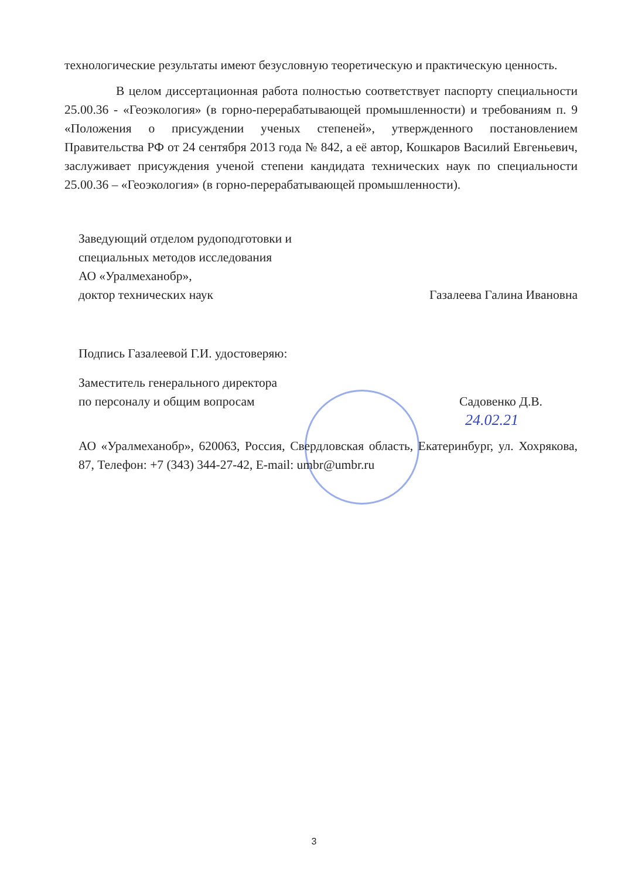технологические результаты имеют безусловную теоретическую и практическую ценность.
В целом диссертационная работа полностью соответствует паспорту специальности 25.00.36 - «Геоэкология» (в горно-перерабатывающей промышленности) и требованиям п. 9 «Положения о присуждении ученых степеней», утвержденного постановлением Правительства РФ от 24 сентября 2013 года № 842, а её автор, Кошкаров Василий Евгеньевич, заслуживает присуждения ученой степени кандидата технических наук по специальности 25.00.36 – «Геоэкология» (в горно-перерабатывающей промышленности).
Заведующий отделом рудоподготовки и
специальных методов исследования
АО «Уралмеханобр»,
доктор технических наук Газалеева Галина Ивановна
Подпись Газалеевой Г.И. удостоверяю:
Заместитель генерального директора
по персоналу и общим вопросам Садовенко Д.В.
24.02.21
АО «Уралмеханобр», 620063, Россия, Свердловская область, Екатеринбург, ул. Хохрякова, 87, Телефон: +7 (343) 344-27-42, E-mail: umbr@umbr.ru
3